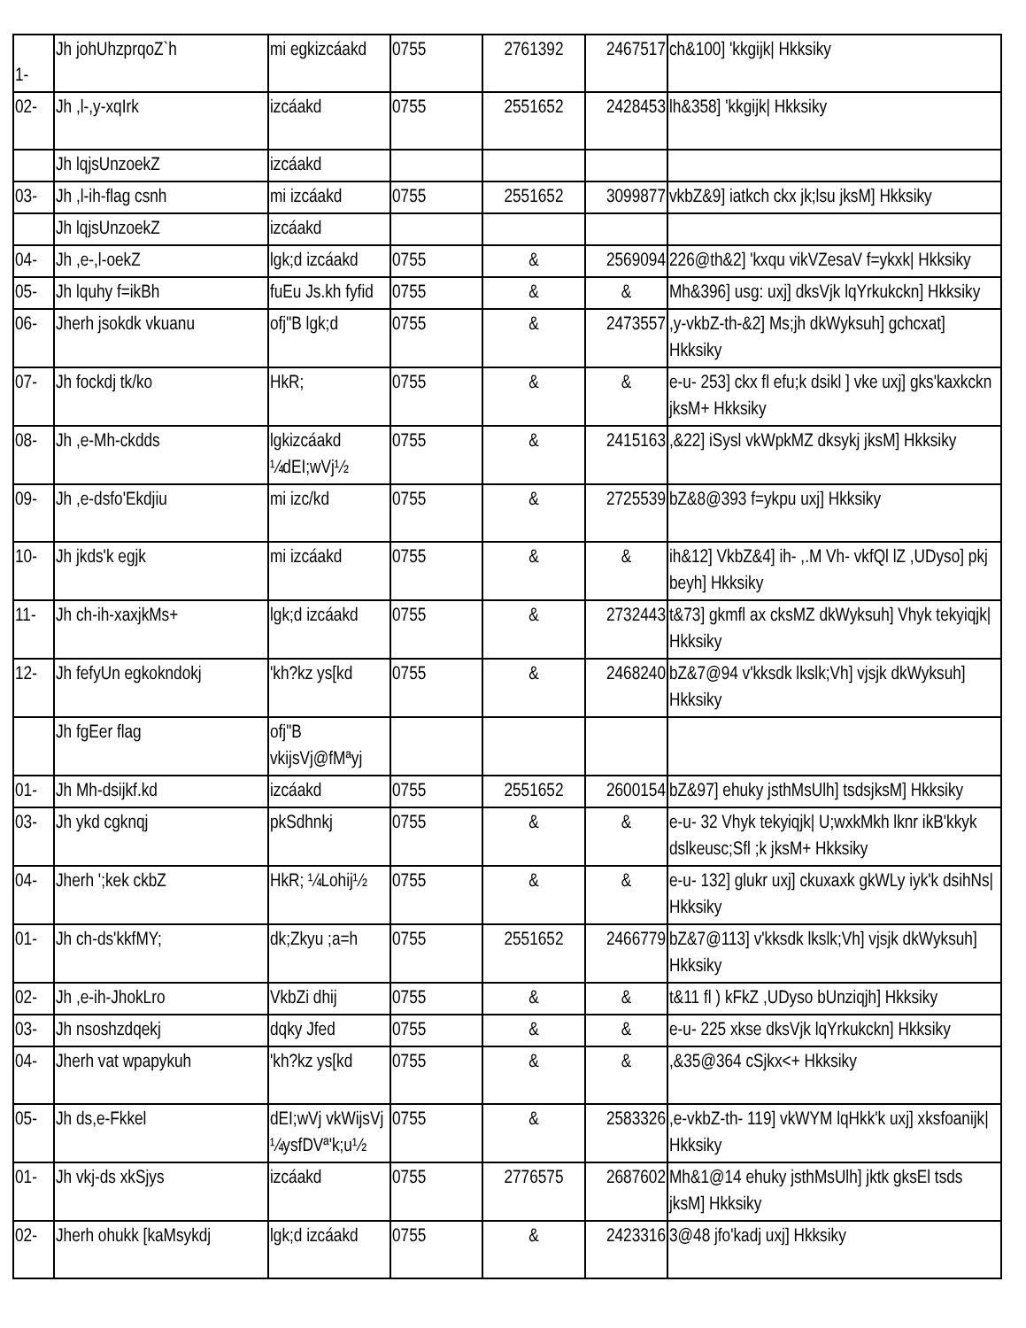| 1- | Jh johUhzprqoZ`h | mi egkizcáakd | 0755 | 2761392 | 2467517 | ch&100] 'kkgijk/ Hkksiky |
| 02- | Jh ,l-,y-xqIrk | izcáakd | 0755 | 2551652 | 2428453 | lh&358] 'kkgijk/ Hkksiky |
| | Jh lqjsUnzoekZ | izcáakd | | | | |
| 03- | Jh ,l-ih-flag csnh | mi izcáakd | 0755 | 2551652 | 3099877 | vkbZ&9] iatkch ckx jk;lsu jksM] Hkksiky |
| | Jh lqjsUnzoekZ | izcáakd | | | | |
| 04- | Jh ,e-,l-oekZ | lgk;d izcáakd | 0755 | & | 2569094 | 226@th&2] 'kxqu vikVZesaV f=ykxk/ Hkksiky |
| 05- | Jh lquhy f=ikBh | fuEu Js.kh fyfid | 0755 | & | & | Mh&396] usg: uxj] dksVjk lqYrkukckn] Hkksiky |
| 06- | Jherh jsokdk vkuanu | ofj"B lgk;d | 0755 | & | 2473557 | ,y-vkbZ-th-&2] Ms;jh dkWyksuh] gchcxat] Hkksiky |
| 07- | Jh fockdj tk/ko | HkR; | 0755 | & | & | e-u- 253] ckx fl efu;k dsikl ] vke uxj] gks'kaxkckn jksM+ Hkksiky |
| 08- | Jh ,e-Mh-ckdds | lgkizcáakd ¼dEI;wVj½ | 0755 | & | 2415163 | ,&22] iSysl vkWpkMZ dksykj jksM] Hkksiky |
| 09- | Jh ,e-dsfo'Ekdjiu | mi izc/kd | 0755 | & | 2725539 | bZ&8@393 f=ykpu uxj] Hkksiky |
| 10- | Jh jkds'k egjk | mi izcáakd | 0755 | & | & | ih&12] VkbZ&4] ih- ,.M Vh- vkfQl lZ ,UDyso] pkj beyh] Hkksiky |
| 11- | Jh ch-ih-xaxjkMs+ | lgk;d izcáakd | 0755 | & | 2732443 | t&73] gkmfl ax cksMZ dkWyksuh] Vhyk tekyiqjk/ Hkksiky |
| 12- | Jh fefyUn egkokndokj | 'kh?kz ys[kd | 0755 | & | 2468240 | bZ&7@94 v'kksdk lkslk;Vh] vjsjk dkWyksuh] Hkksiky |
| | Jh fgEer flag | ofj"B vkijsVj@fMªyj | | | | |
| 01- | Jh Mh-dsijkf.kd | izcáakd | 0755 | 2551652 | 2600154 | bZ&97] ehuky jsthMsUlh] tsdsjksM] Hkksiky |
| 03- | Jh ykd cgknqj | pkSdhnkj | 0755 | & | & | e-u- 32 Vhyk tekyiqjk/ U;wxkMkh lknr ikB'kkyk dslkeusc;Sfl ;k jksM+ Hkksiky |
| 04- | Jherh ';kek ckbZ | HkR; ¼Lohij½ | 0755 | & | & | e-u- 132] glukr uxj] ckuxaxk gkWLy iyk'k dsihNs/ Hkksiky |
| 01- | Jh ch-ds'kkfMY; | dk;Zkyu ;a=h | 0755 | 2551652 | 2466779 | bZ&7@113] v'kksdk lkslk;Vh] vjsjk dkWyksuh] Hkksiky |
| 02- | Jh ,e-ih-JhokLro | VkbZi dhij | 0755 | & | & | t&11 fl ) kFkZ ,UDyso bUnziqjh] Hkksiky |
| 03- | Jh nsoshzdqekj | dqky Jfed | 0755 | & | & | e-u- 225 xkse dksVjk lqYrkukckn] Hkksiky |
| 04- | Jherh vat wpapykuh | 'kh?kz ys[kd | 0755 | & | & | ,&35@364 cSjkx<+ Hkksiky |
| 05- | Jh ds,e-Fkkel | dEI;wVj vkWijsVj ¼ysfDVª'k;u½ | 0755 | & | 2583326 | ,e-vkbZ-th- 119] vkWYM lqHkk'k uxj] xksfoanijk/ Hkksiky |
| 01- | Jh vkj-ds xkSjys | izcáakd | 0755 | 2776575 | 2687602 | Mh&1@14 ehuky jsthMsUlh] jktk gksEl tsds jksM] Hkksiky |
| 02- | Jherh ohukk [kaMsykdj | lgk;d izcáakd | 0755 | & | 2423316 | 3@48 jfo'kadj uxj] Hkksiky |